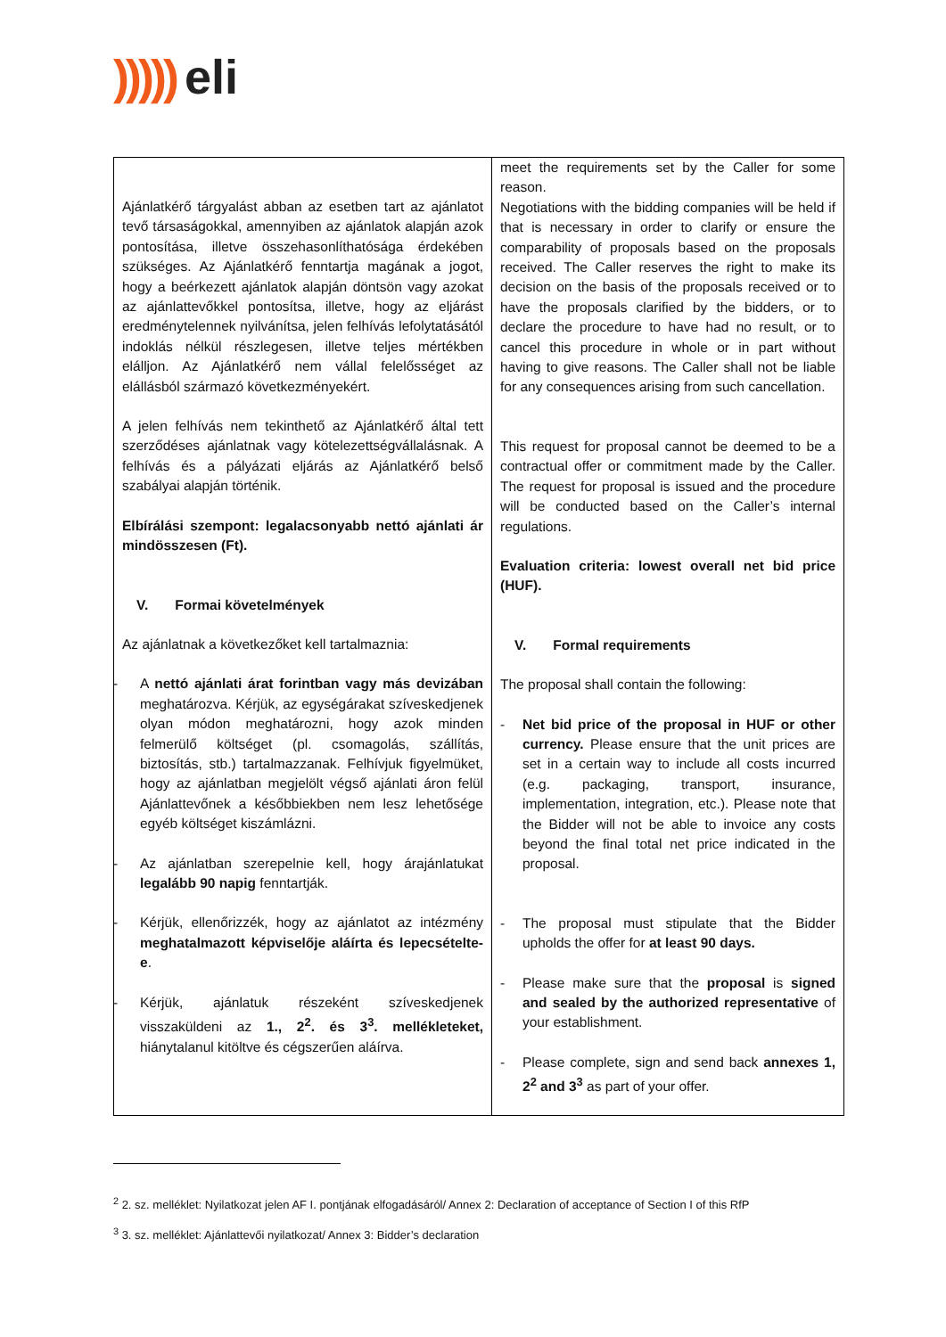))))) eli
| Ajánlatkérő tárgyalást abban az esetben tart az ajánlatot tevő társaságokkal, amennyiben az ajánlatok alapján azok pontosítása, illetve összehasonlíthatósága érdekében szükséges. Az Ajánlatkérő fenntartja magának a jogot, hogy a beérkezett ajánlatok alapján döntsön vagy azokat az ajánlattevőkkel pontosítsa, illetve, hogy az eljárást eredménytelennek nyilvánítsa, jelen felhívás lefolytatásától indoklás nélkül részlegesen, illetve teljes mértékben elálljon. Az Ajánlatkérő nem vállal felelősséget az elállásból származó következményekért. A jelen felhívás nem tekinthető az Ajánlatkérő által tett szerződéses ajánlatnak vagy kötelezettségvállalásnak. A felhívás és a pályázati eljárás az Ajánlatkérő belső szabályai alapján történik. Elbírálási szempont: legalacsonyabb nettó ajánlati ár mindösszesen (Ft). V. Formai követelmények Az ajánlatnak a következőket kell tartalmaznia: - A nettó ajánlati árat forintban vagy más devizában meghatározva. Kérjük, az egységárakat szíveskedjenek olyan módon meghatározni, hogy azok minden felmerülő költséget (pl. csomagolás, szállítás, biztosítás, stb.) tartalmazzanak. Felhívjuk figyelmüket, hogy az ajánlatban megjelölt végső ajánlati áron felül Ajánlattevőnek a későbbiekben nem lesz lehetősége egyéb költséget kiszámlázni. - Az ajánlatban szerepelnie kell, hogy árajánlatukat legalább 90 napig fenntartják. - Kérjük, ellenőrizzék, hogy az ajánlatot az intézmény meghatalmazott képviselője aláírta és lepecsételte-e . - Kérjük, ajánlatuk részeként szíveskedjenek visszaküldeni az 1., 2<sup>2</sup>. és 3<sup>3</sup>. mellékleteket, hiánytalanul kitöltve és cégszerűen aláírva. | meet the requirements set by the Caller for some reason. Negotiations with the bidding companies will be held if that is necessary in order to clarify or ensure the comparability of proposals based on the proposals received. The Caller reserves the right to make its decision on the basis of the proposals received or to have the proposals clarified by the bidders, or to declare the procedure to have had no result, or to cancel this procedure in whole or in part without having to give reasons. The Caller shall not be liable for any consequences arising from such cancellation. This request for proposal cannot be deemed to be a contractual offer or commitment made by the Caller. The request for proposal is issued and the procedure will be conducted based on the Caller’s internal regulations. Evaluation criteria: lowest overall net bid price (HUF). V. Formal requirements The proposal shall contain the following: - Net bid price of the proposal in HUF or other currency. Please ensure that the unit prices are set in a certain way to include all costs incurred (e.g. packaging, transport, insurance, implementation, integration, etc.). Please note that the Bidder will not be able to invoice any costs beyond the final total net price indicated in the proposal. - The proposal must stipulate that the Bidder upholds the offer for at least 90 days. - Please make sure that the proposal is signed and sealed by the authorized representative of your establishment. - Please complete, sign and send back annexes 1, 2<sup>2</sup> and 3<sup>3</sup> as part of your offer. |
<sup>2</sup> 2. sz. melléklet: Nyilatkozat jelen AF I. pontjának elfogadásáról/ Annex 2: Declaration of acceptance of Section I of this RfP
<sup>3</sup> 3. sz. melléklet: Ajánlattevői nyilatkozat/ Annex 3: Bidder’s declaration